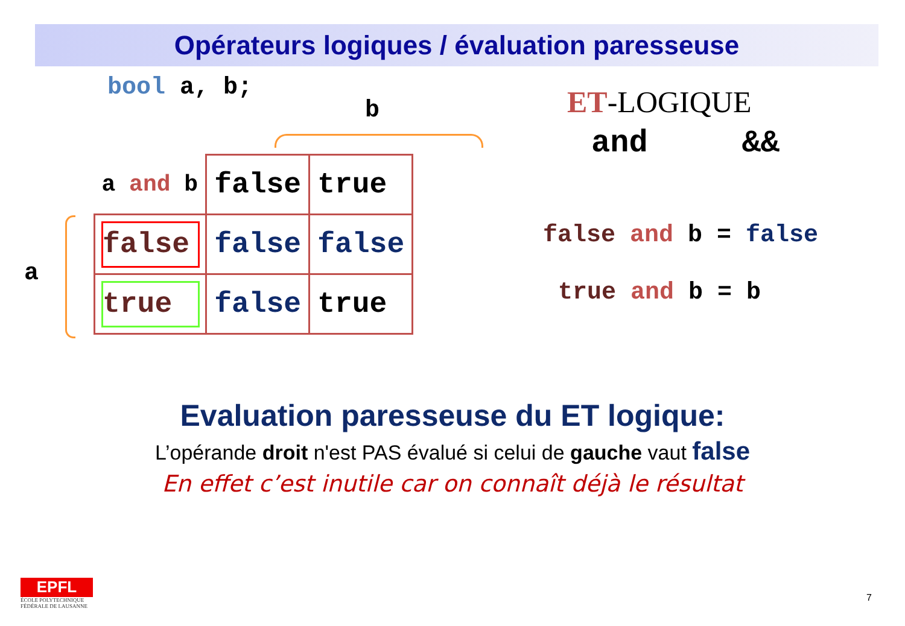Opérateurs logiques / évaluation paresseuse
bool a, b;
b
a
| a and b | false | true |
| false | false | false |
| true | false | true |
ET-LOGIQUE
and &&
false and b = false
true and b = b
Evaluation paresseuse du ET logique:
L’opérande droit n'est PAS évalué si celui de gauche vaut false
En effet c’est inutile car on connaît déjà le résultat
EPFL
ÉCOLE POLYTECHNIQUE
FÉDÉRALE DE LAUSANNE
7